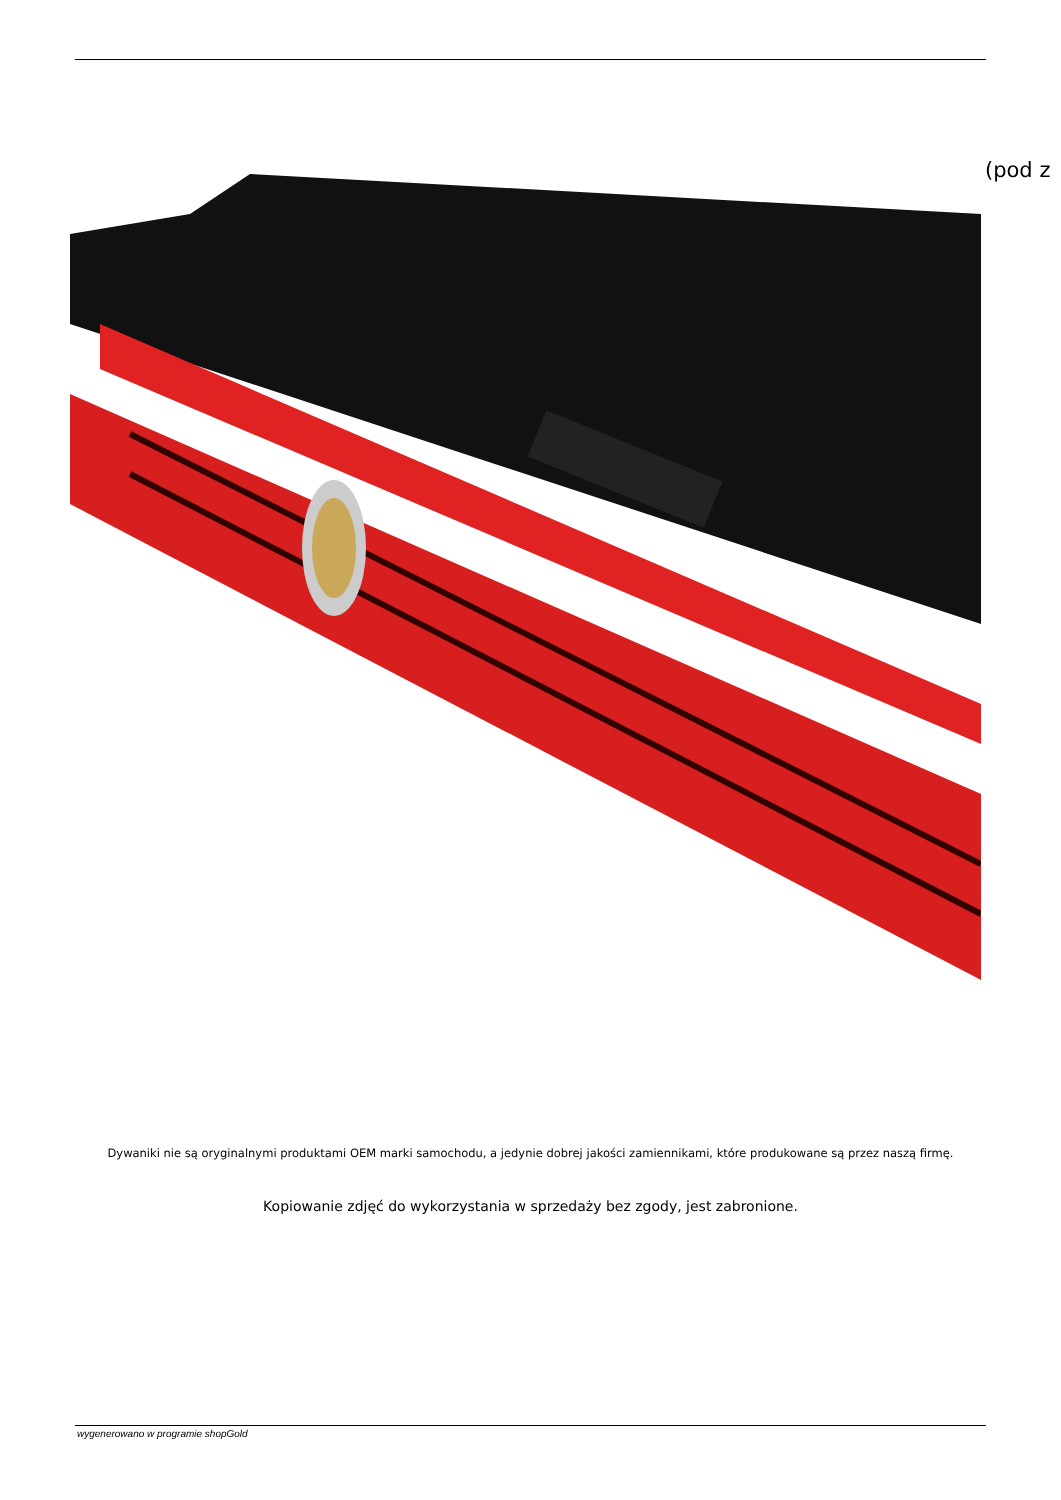(pod z
Dywaniki nie są oryginalnymi produktami OEM marki samochodu, a jedynie dobrej jakości zamiennikami, które produkowane są przez naszą firmę.
Kopiowanie zdjęć do wykorzystania w sprzedaży bez zgody, jest zabronione.
wygenerowano w programie shopGold